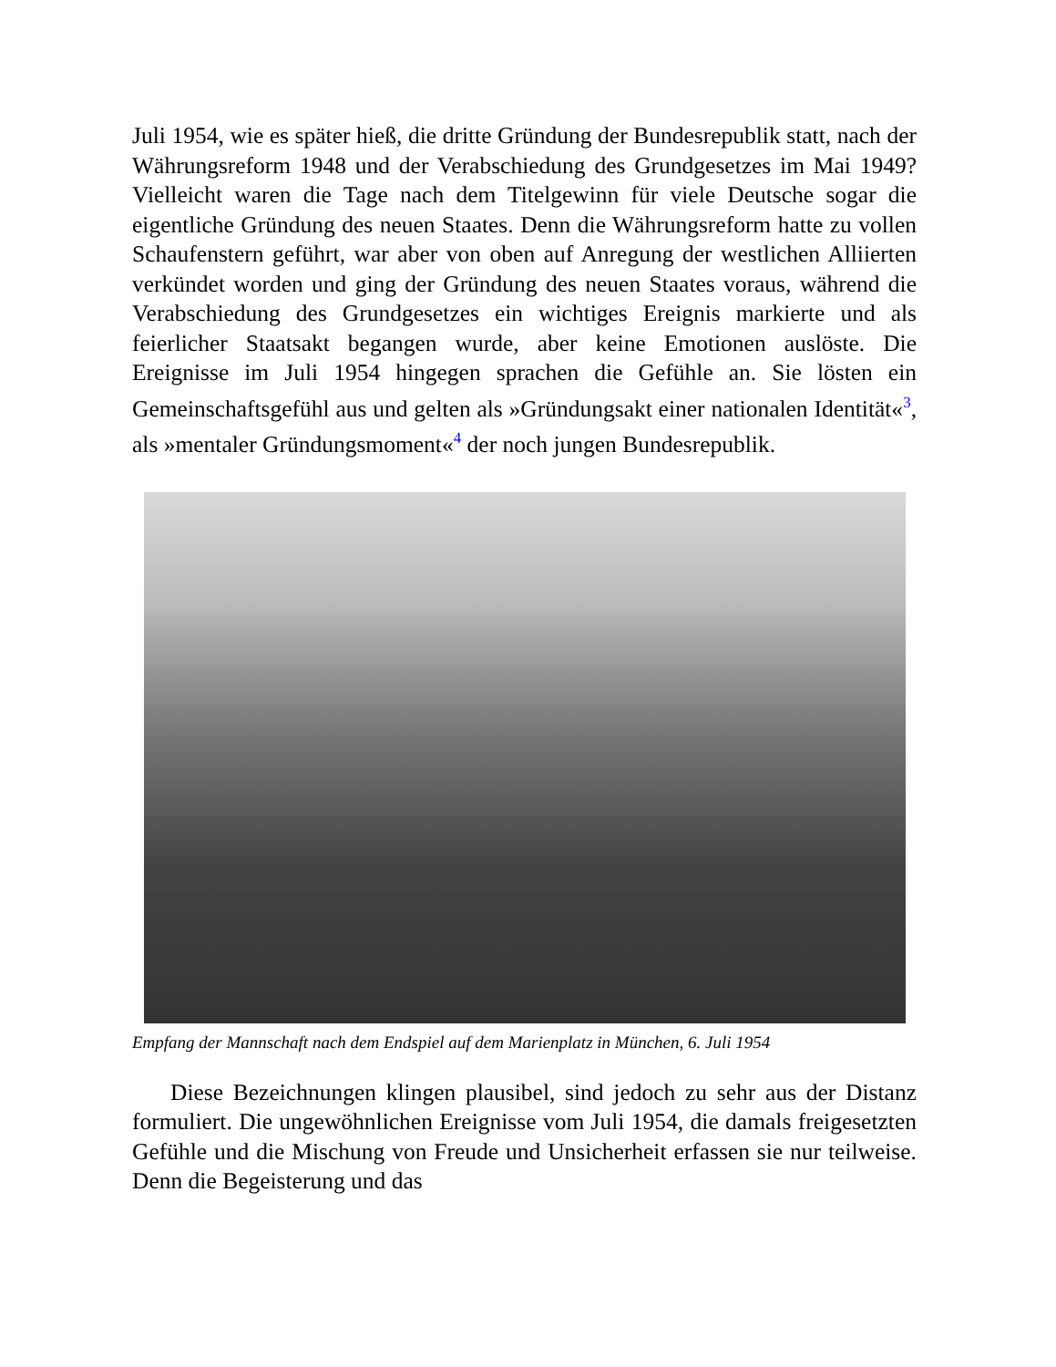Juli 1954, wie es später hieß, die dritte Gründung der Bundesrepublik statt, nach der Währungsreform 1948 und der Verabschiedung des Grundgesetzes im Mai 1949? Vielleicht waren die Tage nach dem Titelgewinn für viele Deutsche sogar die eigentliche Gründung des neuen Staates. Denn die Währungsreform hatte zu vollen Schaufenstern geführt, war aber von oben auf Anregung der westlichen Alliierten verkündet worden und ging der Gründung des neuen Staates voraus, während die Verabschiedung des Grundgesetzes ein wichtiges Ereignis markierte und als feierlicher Staatsakt begangen wurde, aber keine Emotionen auslöste. Die Ereignisse im Juli 1954 hingegen sprachen die Gefühle an. Sie lösten ein Gemeinschaftsgefühl aus und gelten als »Gründungsakt einer nationalen Identität«<sup>3</sup>, als »mentaler Gründungsmoment«<sup>4</sup> der noch jungen Bundesrepublik.
Empfang der Mannschaft nach dem Endspiel auf dem Marienplatz in München, 6. Juli 1954
Diese Bezeichnungen klingen plausibel, sind jedoch zu sehr aus der Distanz formuliert. Die ungewöhnlichen Ereignisse vom Juli 1954, die damals freigesetzten Gefühle und die Mischung von Freude und Unsicherheit erfassen sie nur teilweise. Denn die Begeisterung und das